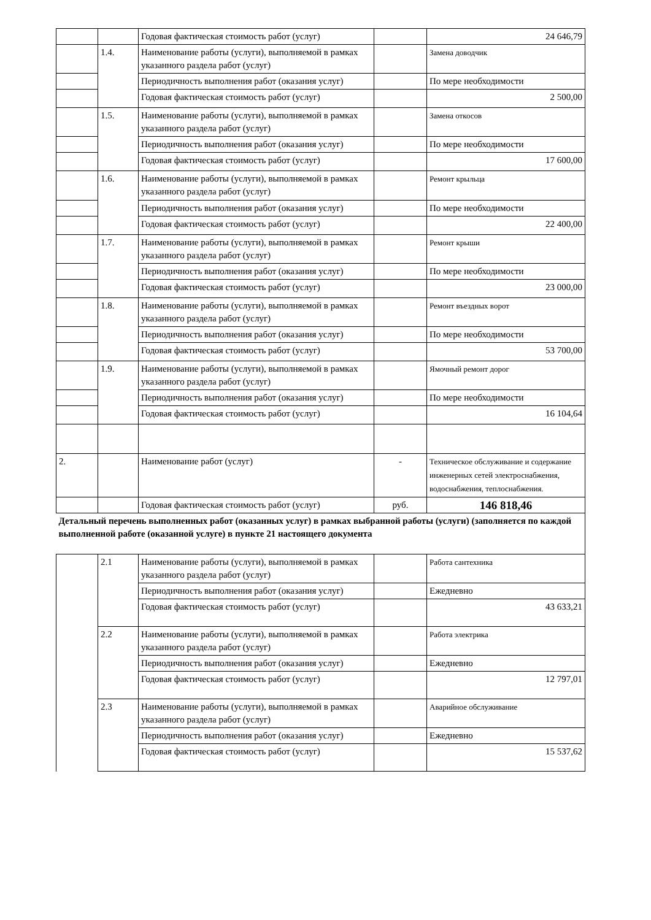| | | Годовая фактическая стоимость работ (услуг) | | 24 646,79 |
| | 1.4. | Наименование работы (услуги), выполняемой в рамках указанного раздела работ (услуг) | | Замена доводчик |
| | | Периодичность выполнения работ (оказания услуг) | | По мере необходимости |
| | | Годовая фактическая стоимость работ (услуг) | | 2 500,00 |
| | 1.5. | Наименование работы (услуги), выполняемой в рамках указанного раздела работ (услуг) | | Замена откосов |
| | | Периодичность выполнения работ (оказания услуг) | | По мере необходимости |
| | | Годовая фактическая стоимость работ (услуг) | | 17 600,00 |
| | 1.6. | Наименование работы (услуги), выполняемой в рамках указанного раздела работ (услуг) | | Ремонт крыльца |
| | | Периодичность выполнения работ (оказания услуг) | | По мере необходимости |
| | | Годовая фактическая стоимость работ (услуг) | | 22 400,00 |
| | 1.7. | Наименование работы (услуги), выполняемой в рамках указанного раздела работ (услуг) | | Ремонт крыши |
| | | Периодичность выполнения работ (оказания услуг) | | По мере необходимости |
| | | Годовая фактическая стоимость работ (услуг) | | 23 000,00 |
| | 1.8. | Наименование работы (услуги), выполняемой в рамках указанного раздела работ (услуг) | | Ремонт въездных ворот |
| | | Периодичность выполнения работ (оказания услуг) | | По мере необходимости |
| | | Годовая фактическая стоимость работ (услуг) | | 53 700,00 |
| | 1.9. | Наименование работы (услуги), выполняемой в рамках указанного раздела работ (услуг) | | Ямочный ремонт дорог |
| | | Периодичность выполнения работ (оказания услуг) | | По мере необходимости |
| | | Годовая фактическая стоимость работ (услуг) | | 16 104,64 |
| 2. | | Наименование работ (услуг) | - | Техническое обслуживание и содержание инженерных сетей электроснабжения, водоснабжения, теплоснабжения. |
| | | Годовая фактическая стоимость работ (услуг) | руб. | 146 818,46 |
| Детальный перечень выполненных работ (оказанных услуг) в рамках выбранной работы (услуги) (заполняется по каждой выполненной работе (оказанной услуге) в пункте 21 настоящего документа | | | | |
| | 2.1 | Наименование работы (услуги), выполняемой в рамках указанного раздела работ (услуг) | | Работа сантехника |
| | | Периодичность выполнения работ (оказания услуг) | | Ежедневно |
| | | Годовая фактическая стоимость работ (услуг) | | 43 633,21 |
| | 2.2 | Наименование работы (услуги), выполняемой в рамках указанного раздела работ (услуг) | | Работа электрика |
| | | Периодичность выполнения работ (оказания услуг) | | Ежедневно |
| | | Годовая фактическая стоимость работ (услуг) | | 12 797,01 |
| | 2.3 | Наименование работы (услуги), выполняемой в рамках указанного раздела работ (услуг) | | Аварийное обслуживание |
| | | Периодичность выполнения работ (оказания услуг) | | Ежедневно |
| | | Годовая фактическая стоимость работ (услуг) | | 15 537,62 |